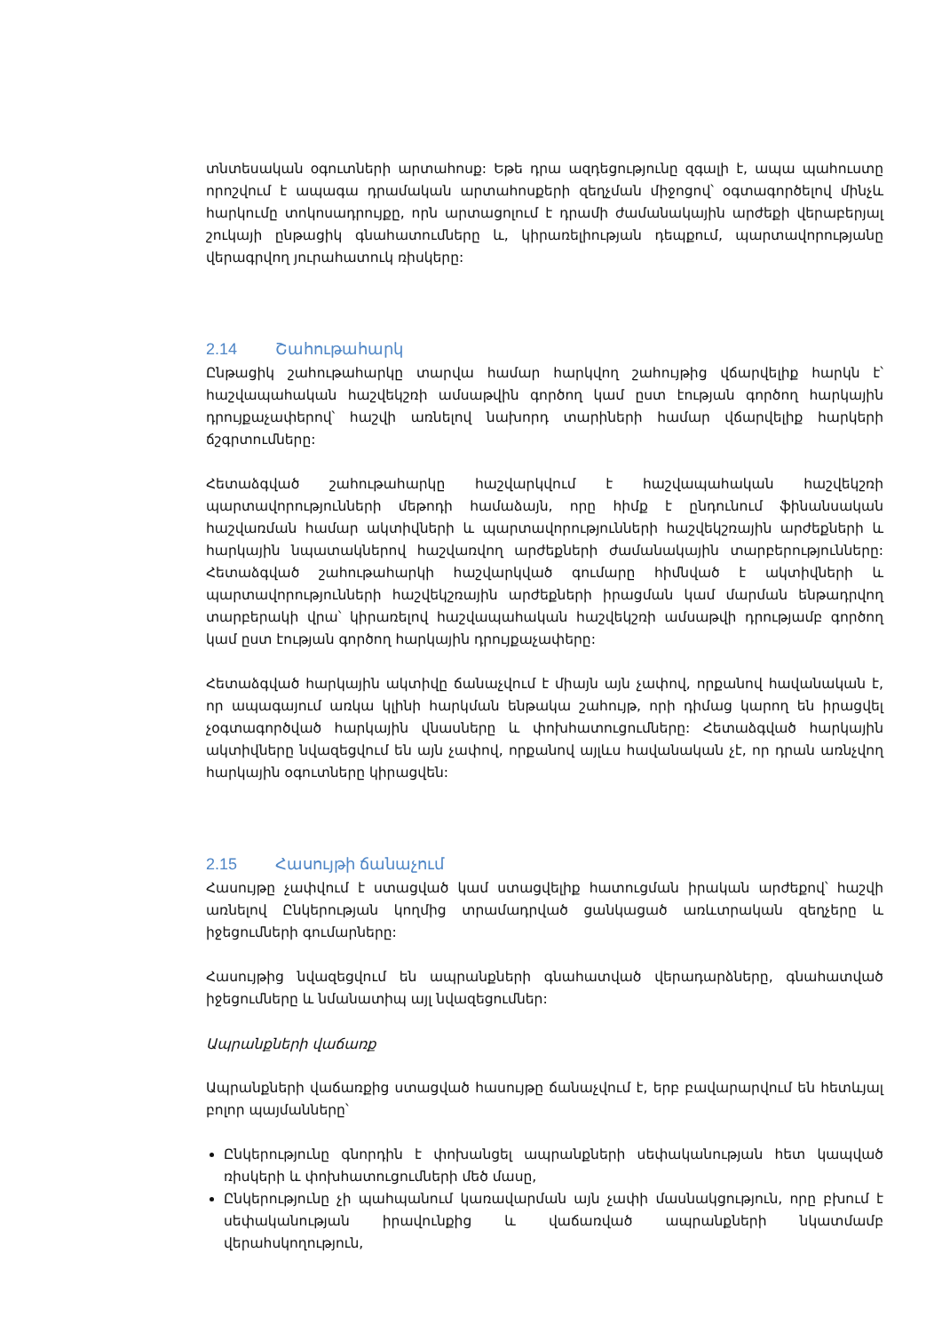տնտեսական օգուտների արտահոսք: Եթե դրա ազդեցությունը զգալի է, ապա պահուստը որոշվում է ապագա դրամական արտահոսքերի զեղչման միջոցով՝ օգտագործելով մինչև հարկումը տոկոսադրույքը, որն արտացոլում է դրամի ժամանակային արժեքի վերաբերյալ շուկայի ընթացիկ գնահատումները և, կիրառելիության դեպքում, պարտավորությանը վերագրվող յուրահատուկ ռիսկերը:
2.14 Շահութահարկ
Ընթացիկ շահութահարկը տարվա համար հարկվող շահույթից վճարվելիք հարկն է՝ հաշվապահական հաշվեկշռի ամսաթվին գործող կամ ըստ էության գործող հարկային դրույքաչափերով՝ հաշվի առնելով նախորդ տարիների համար վճարվելիք հարկերի ճշգրտումները:
Հետաձգված շահութահարկը հաշվարկվում է հաշվապահական հաշվեկշռի պարտավորությունների մեթոդի համաձայն, որը հիմք է ընդունում ֆինանսական հաշվառման համար ակտիվների և պարտավորությունների հաշվեկշռային արժեքների և հարկային նպատակներով հաշվառվող արժեքների ժամանակային տարբերությունները: Հետաձգված շահութահարկի հաշվարկված գումարը հիմնված է ակտիվների և պարտավորությունների հաշվեկշռային արժեքների իրացման կամ մարման ենթադրվող տարբերակի վրա՝ կիրառելով հաշվապահական հաշվեկշռի ամսաթվի դրությամբ գործող կամ ըստ էության գործող հարկային դրույքաչափերը:
Հետաձգված հարկային ակտիվը ճանաչվում է միայն այն չափով, որքանով հավանական է, որ ապագայում առկա կլինի հարկման ենթակա շահույթ, որի դիմաց կարող են իրացվել չօգտագործված հարկային վնասները և փոխհատուցումները: Հետաձգված հարկային ակտիվները նվազեցվում են այն չափով, որքանով այլևս հավանական չէ, որ դրան առնչվող հարկային օգուտները կիրացվեն:
2.15 Հասույթի ճանաչում
Հասույթը չափվում է ստացված կամ ստացվելիք հատուցման իրական արժեքով՝ հաշվի առնելով Ընկերության կողմից տրամադրված ցանկացած առևտրական զեղչերը և իջեցումների գումարները:
Հասույթից նվազեցվում են ապրանքների գնահատված վերադարձները, գնահատված իջեցումները և նմանատիպ այլ նվազեցումներ:
Ապրանքների վաճառք
Ապրանքների վաճառքից ստացված հասույթը ճանաչվում է, երբ բավարարվում են հետևյալ բոլոր պայմանները՝
Ընկերությունը գնորդին է փոխանցել ապրանքների սեփականության հետ կապված ռիսկերի և փոխհատուցումների մեծ մասը,
Ընկերությունը չի պահպանում կառավարման այն չափի մասնակցություն, որը բխում է սեփականության իրավունքից և վաճառված ապրանքների նկատմամբ վերահսկողություն,